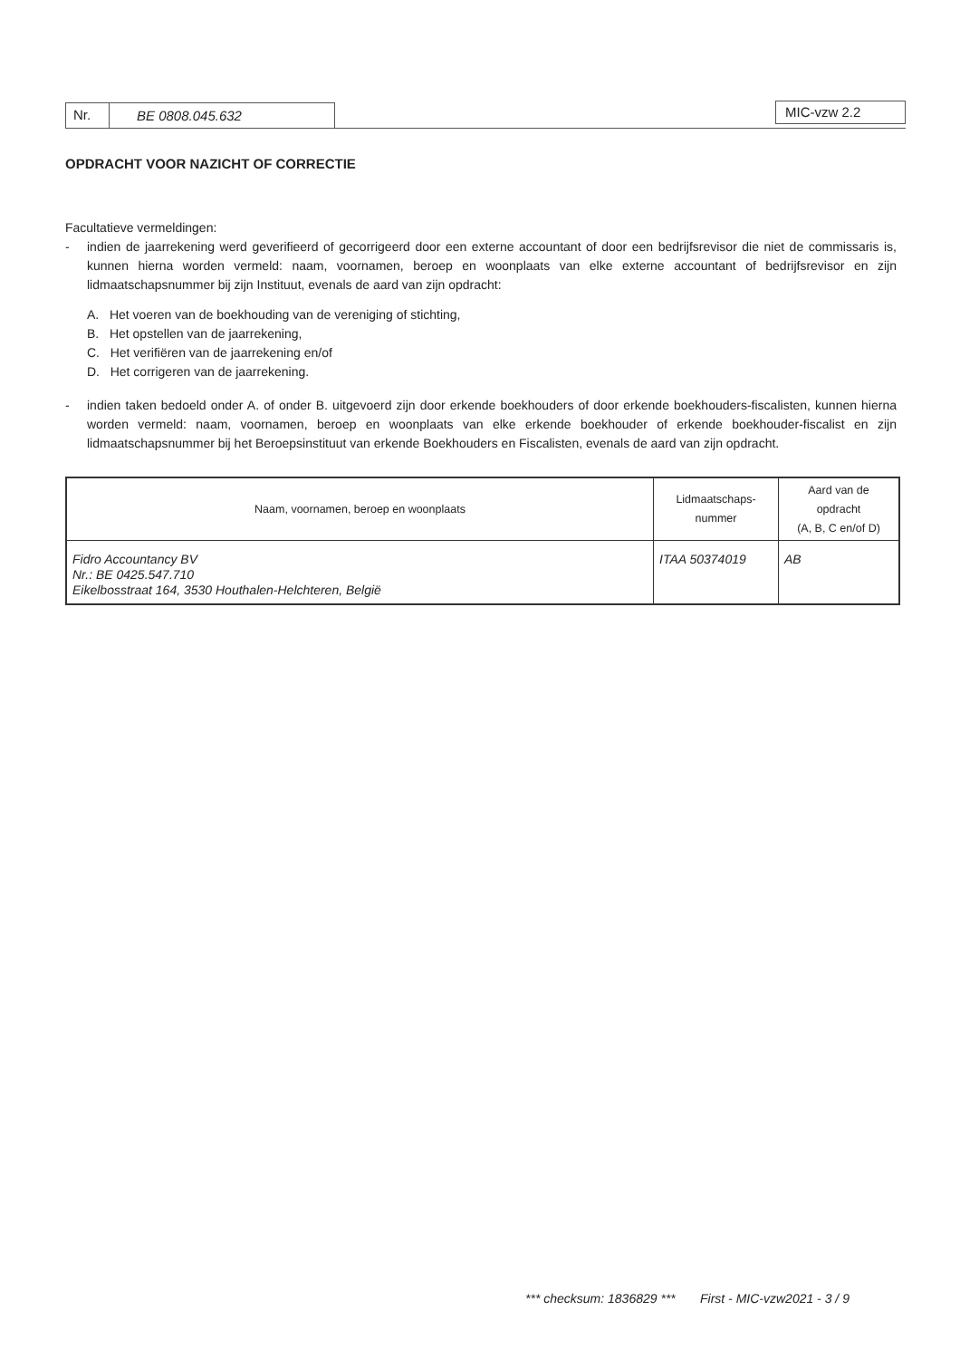Nr. BE 0808.045.632 MIC-vzw 2.2
OPDRACHT VOOR NAZICHT OF CORRECTIE
Facultatieve vermeldingen:
- indien de jaarrekening werd geverifieerd of gecorrigeerd door een externe accountant of door een bedrijfsrevisor die niet de commissaris is, kunnen hierna worden vermeld: naam, voornamen, beroep en woonplaats van elke externe accountant of bedrijfsrevisor en zijn lidmaatschapsnummer bij zijn Instituut, evenals de aard van zijn opdracht:
A. Het voeren van de boekhouding van de vereniging of stichting,
B. Het opstellen van de jaarrekening,
C. Het verifiëren van de jaarrekening en/of
D. Het corrigeren van de jaarrekening.
- indien taken bedoeld onder A. of onder B. uitgevoerd zijn door erkende boekhouders of door erkende boekhouders-fiscalisten, kunnen hierna worden vermeld: naam, voornamen, beroep en woonplaats van elke erkende boekhouder of erkende boekhouder-fiscalist en zijn lidmaatschapsnummer bij het Beroepsinstituut van erkende Boekhouders en Fiscalisten, evenals de aard van zijn opdracht.
| Naam, voornamen, beroep en woonplaats | Lidmaatschaps- nummer | Aard van de opdracht (A, B, C en/of D) |
| --- | --- | --- |
| Fidro Accountancy BV Nr.: BE 0425.547.710 Eikelbosstraat 164, 3530 Houthalen-Helchteren, België | ITAA 50374019 | AB |
*** checksum: 1836829 *** First - MIC-vzw2021 - 3 / 9